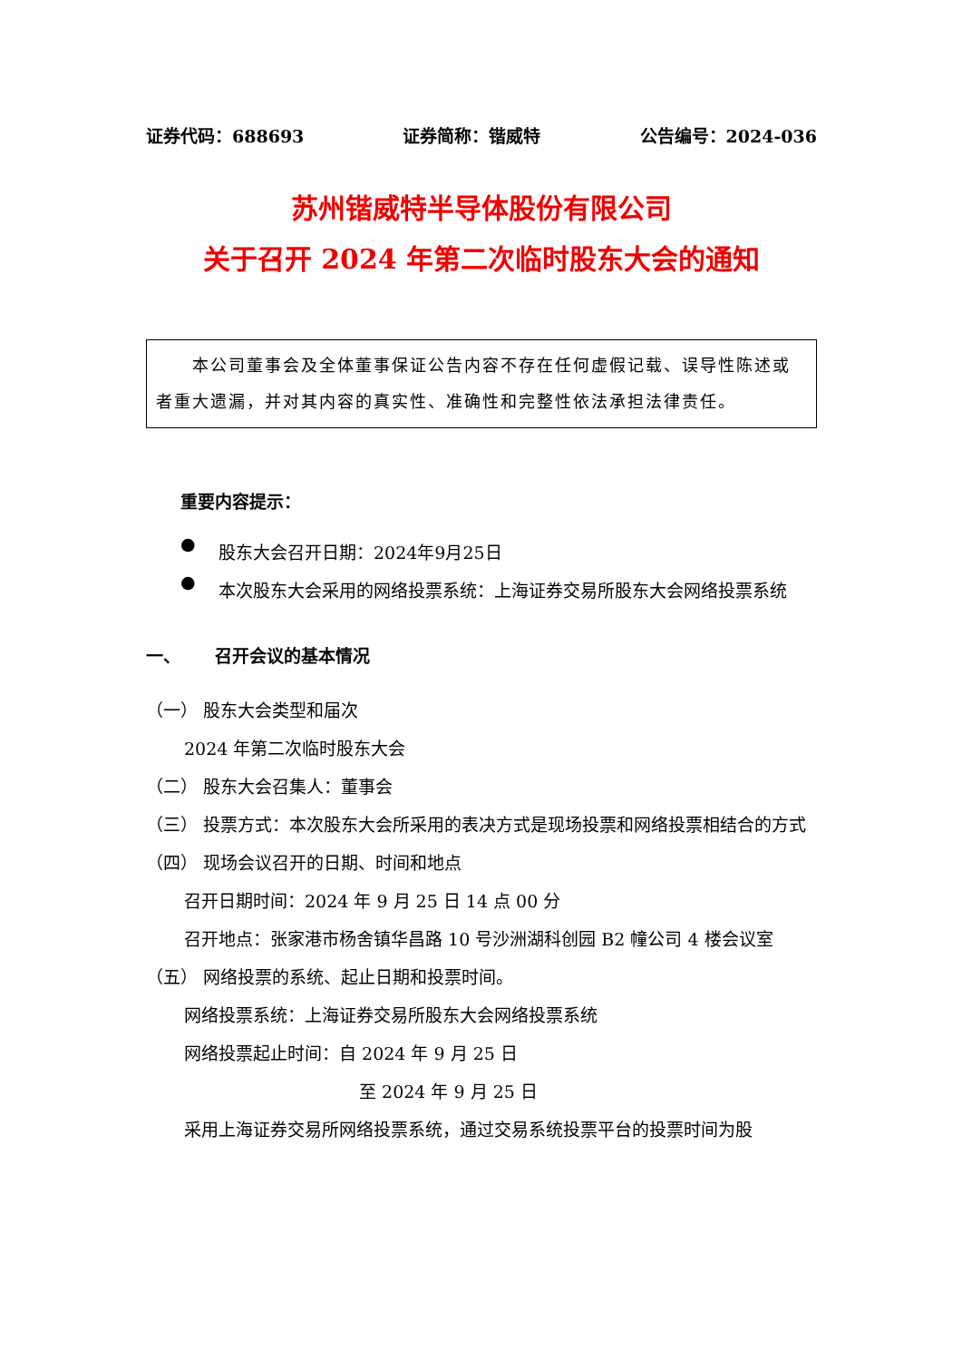证券代码：688693 证券简称：锴威特 公告编号：2024-036
苏州锴威特半导体股份有限公司
关于召开 2024 年第二次临时股东大会的通知
  本公司董事会及全体董事保证公告内容不存在任何虚假记载、误导性陈述或者重大遗漏，并对其内容的真实性、准确性和完整性依法承担法律责任。
重要内容提示：
●
股东大会召开日期：2024年9月25日
●
本次股东大会采用的网络投票系统：上海证券交易所股东大会网络投票系统
一、  召开会议的基本情况
（一） 股东大会类型和届次
2024 年第二次临时股东大会
（二） 股东大会召集人：董事会
（三） 投票方式：本次股东大会所采用的表决方式是现场投票和网络投票相结合的方式
（四） 现场会议召开的日期、时间和地点
召开日期时间：2024 年 9 月 25 日 14 点 00 分
召开地点：张家港市杨舍镇华昌路 10 号沙洲湖科创园 B2 幢公司 4 楼会议室
（五） 网络投票的系统、起止日期和投票时间。
网络投票系统：上海证券交易所股东大会网络投票系统
网络投票起止时间：自 2024 年 9 月 25 日
至 2024 年 9 月 25 日
采用上海证券交易所网络投票系统，通过交易系统投票平台的投票时间为股